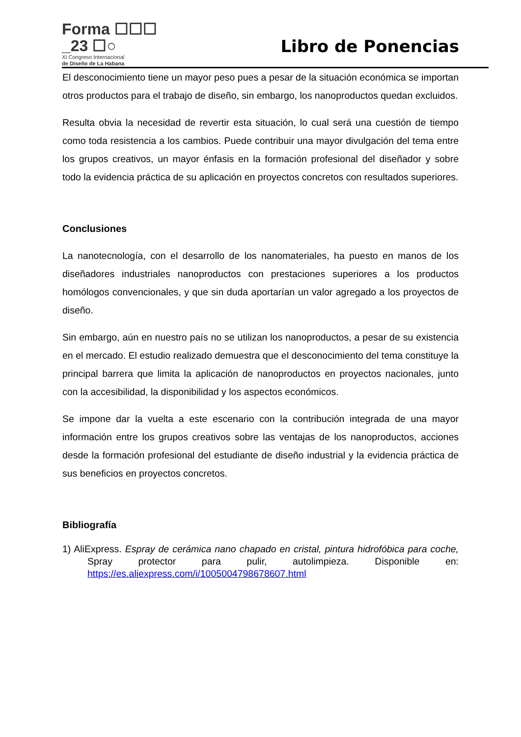Forma ☐☐☐
_23 ☐○
XI Congreso Internacional
de Diseño de La Habana
Libro de Ponencias
El desconocimiento tiene un mayor peso pues a pesar de la situación económica se importan otros productos para el trabajo de diseño, sin embargo, los nanoproductos quedan excluidos.
Resulta obvia la necesidad de revertir esta situación, lo cual será una cuestión de tiempo como toda resistencia a los cambios. Puede contribuir una mayor divulgación del tema entre los grupos creativos, un mayor énfasis en la formación profesional del diseñador y sobre todo la evidencia práctica de su aplicación en proyectos concretos con resultados superiores.
Conclusiones
La nanotecnología, con el desarrollo de los nanomateriales, ha puesto en manos de los diseñadores industriales nanoproductos con prestaciones superiores a los productos homólogos convencionales, y que sin duda aportarían un valor agregado a los proyectos de diseño.
Sin embargo, aún en nuestro país no se utilizan los nanoproductos, a pesar de su existencia en el mercado. El estudio realizado demuestra que el desconocimiento del tema constituye la principal barrera que limita la aplicación de nanoproductos en proyectos nacionales, junto con la accesibilidad, la disponibilidad y los aspectos económicos.
Se impone dar la vuelta a este escenario con la contribución integrada de una mayor información entre los grupos creativos sobre las ventajas de los nanoproductos, acciones desde la formación profesional del estudiante de diseño industrial y la evidencia práctica de sus beneficios en proyectos concretos.
Bibliografía
1) AliExpress. Espray de cerámica nano chapado en cristal, pintura hidrofóbica para coche, Spray protector para pulir, autolimpieza. Disponible en: https://es.aliexpress.com/i/1005004798678607.html